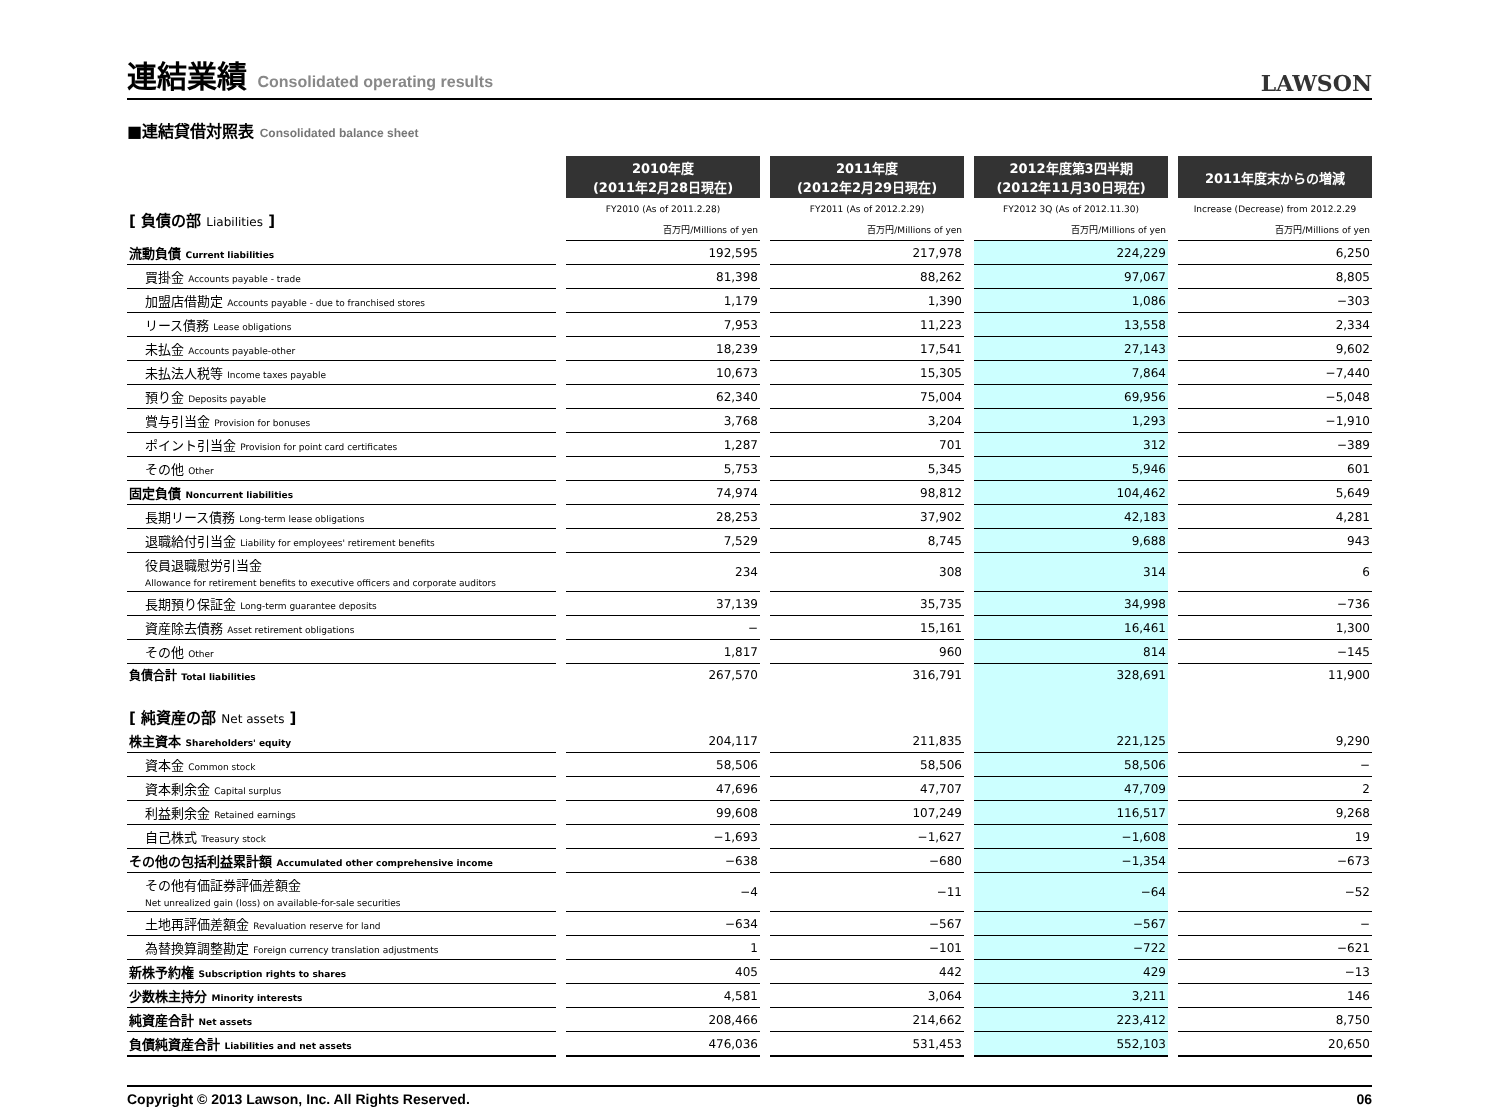連結業績 Consolidated operating results
LAWSON
■連結貸借対照表 Consolidated balance sheet
| | 2010年度 (2011年2月28日現在) | 2011年度 (2012年2月29日現在) | 2012年度第3四半期 (2012年11月30日現在) | 2011年度末からの増減 |
| --- | --- | --- | --- | --- |
| [ 負債の部 Liabilities ] | FY2010 (As of 2011.2.28) | FY2011 (As of 2012.2.29) | FY2012 3Q (As of 2012.11.30) | Increase (Decrease) from 2012.2.29 |
| | 百万円/Millions of yen | 百万円/Millions of yen | 百万円/Millions of yen | 百万円/Millions of yen |
| 流動負債 Current liabilities | 192,595 | 217,978 | 224,229 | 6,250 |
| 買掛金 Accounts payable - trade | 81,398 | 88,262 | 97,067 | 8,805 |
| 加盟店借勘定 Accounts payable - due to franchised stores | 1,179 | 1,390 | 1,086 | −303 |
| リース債務 Lease obligations | 7,953 | 11,223 | 13,558 | 2,334 |
| 未払金 Accounts payable-other | 18,239 | 17,541 | 27,143 | 9,602 |
| 未払法人税等 Income taxes payable | 10,673 | 15,305 | 7,864 | −7,440 |
| 預り金 Deposits payable | 62,340 | 75,004 | 69,956 | −5,048 |
| 賞与引当金 Provision for bonuses | 3,768 | 3,204 | 1,293 | −1,910 |
| ポイント引当金 Provision for point card certificates | 1,287 | 701 | 312 | −389 |
| その他 Other | 5,753 | 5,345 | 5,946 | 601 |
| 固定負債 Noncurrent liabilities | 74,974 | 98,812 | 104,462 | 5,649 |
| 長期リース債務 Long-term lease obligations | 28,253 | 37,902 | 42,183 | 4,281 |
| 退職給付引当金 Liability for employees' retirement benefits | 7,529 | 8,745 | 9,688 | 943 |
| 役員退職慰労引当金 Allowance for retirement benefits to executive officers and corporate auditors | 234 | 308 | 314 | 6 |
| 長期預り保証金 Long-term guarantee deposits | 37,139 | 35,735 | 34,998 | −736 |
| 資産除去債務 Asset retirement obligations | − | 15,161 | 16,461 | 1,300 |
| その他 Other | 1,817 | 960 | 814 | −145 |
| 負債合計 Total liabilities | 267,570 | 316,791 | 328,691 | 11,900 |
| [ 純資産の部 Net assets ] | | | | |
| 株主資本 Shareholders' equity | 204,117 | 211,835 | 221,125 | 9,290 |
| 資本金 Common stock | 58,506 | 58,506 | 58,506 | − |
| 資本剰余金 Capital surplus | 47,696 | 47,707 | 47,709 | 2 |
| 利益剰余金 Retained earnings | 99,608 | 107,249 | 116,517 | 9,268 |
| 自己株式 Treasury stock | −1,693 | −1,627 | −1,608 | 19 |
| その他の包括利益累計額 Accumulated other comprehensive income | −638 | −680 | −1,354 | −673 |
| その他有価証券評価差額金 Net unrealized gain (loss) on available-for-sale securities | −4 | −11 | −64 | −52 |
| 土地再評価差額金 Revaluation reserve for land | −634 | −567 | −567 | − |
| 為替換算調整勘定 Foreign currency translation adjustments | 1 | −101 | −722 | −621 |
| 新株予約権 Subscription rights to shares | 405 | 442 | 429 | −13 |
| 少数株主持分 Minority interests | 4,581 | 3,064 | 3,211 | 146 |
| 純資産合計 Net assets | 208,466 | 214,662 | 223,412 | 8,750 |
| 負債純資産合計 Liabilities and net assets | 476,036 | 531,453 | 552,103 | 20,650 |
Copyright © 2013 Lawson, Inc. All Rights Reserved. 06